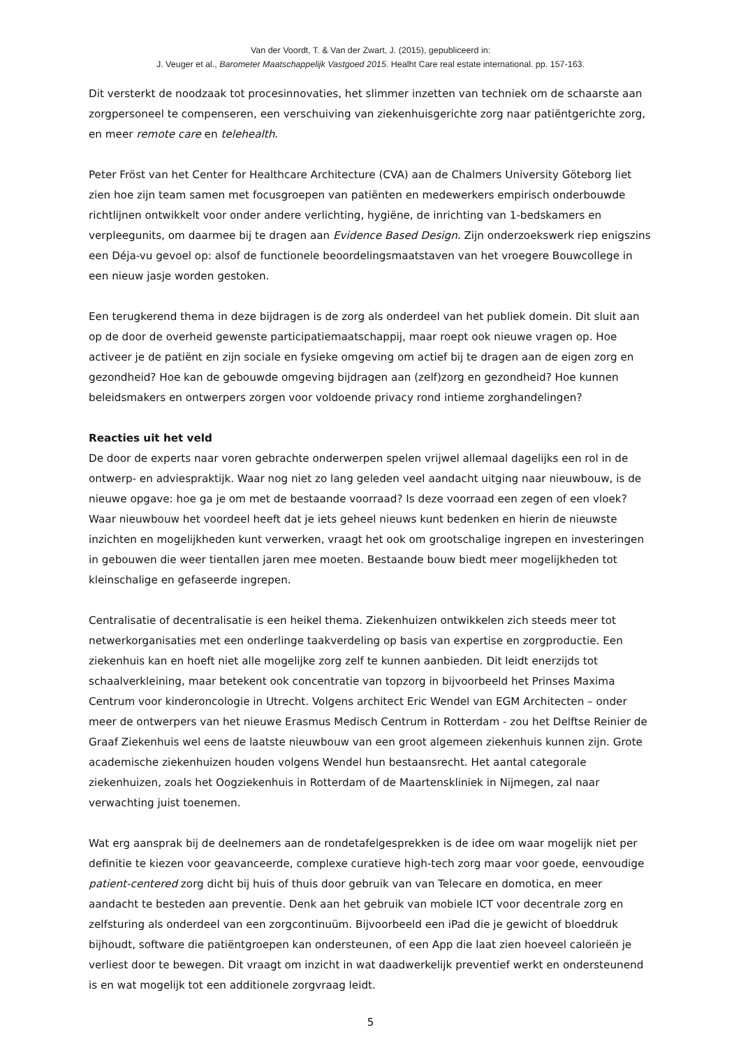Van der Voordt, T. & Van der Zwart, J. (2015), gepubliceerd in:
J. Veuger et al., Barometer Maatschappelijk Vastgoed 2015. Healht Care real estate international. pp. 157-163.
Dit versterkt de noodzaak tot procesinnovaties, het slimmer inzetten van techniek om de schaarste aan zorgpersoneel te compenseren, een verschuiving van ziekenhuisgerichte zorg naar patiëntgerichte zorg, en meer remote care en telehealth.
Peter Fröst van het Center for Healthcare Architecture (CVA) aan de Chalmers University Göteborg liet zien hoe zijn team samen met focusgroepen van patiënten en medewerkers empirisch onderbouwde richtlijnen ontwikkelt voor onder andere verlichting, hygiëne, de inrichting van 1-bedskamers en verpleegunits, om daarmee bij te dragen aan Evidence Based Design. Zijn onderzoekswerk riep enigszins een Déja-vu gevoel op: alsof de functionele beoordelingsmaatstaven van het vroegere Bouwcollege in een nieuw jasje worden gestoken.
Een terugkerend thema in deze bijdragen is de zorg als onderdeel van het publiek domein. Dit sluit aan op de door de overheid gewenste participatiemaatschappij, maar roept ook nieuwe vragen op. Hoe activeer je de patiënt en zijn sociale en fysieke omgeving om actief bij te dragen aan de eigen zorg en gezondheid? Hoe kan de gebouwde omgeving bijdragen aan (zelf)zorg en gezondheid? Hoe kunnen beleidsmakers en ontwerpers zorgen voor voldoende privacy rond intieme zorghandelingen?
Reacties uit het veld
De door de experts naar voren gebrachte onderwerpen spelen vrijwel allemaal dagelijks een rol in de ontwerp- en adviespraktijk. Waar nog niet zo lang geleden veel aandacht uitging naar nieuwbouw, is de nieuwe opgave: hoe ga je om met de bestaande voorraad? Is deze voorraad een zegen of een vloek? Waar nieuwbouw het voordeel heeft dat je iets geheel nieuws kunt bedenken en hierin de nieuwste inzichten en mogelijkheden kunt verwerken, vraagt het ook om grootschalige ingrepen en investeringen in gebouwen die weer tientallen jaren mee moeten. Bestaande bouw biedt meer mogelijkheden tot kleinschalige en gefaseerde ingrepen.
Centralisatie of decentralisatie is een heikel thema. Ziekenhuizen ontwikkelen zich steeds meer tot netwerkorganisaties met een onderlinge taakverdeling op basis van expertise en zorgproductie. Een ziekenhuis kan en hoeft niet alle mogelijke zorg zelf te kunnen aanbieden. Dit leidt enerzijds tot schaalverkleining, maar betekent ook concentratie van topzorg in bijvoorbeeld het Prinses Maxima Centrum voor kinderoncologie in Utrecht. Volgens architect Eric Wendel van EGM Architecten – onder meer de ontwerpers van het nieuwe Erasmus Medisch Centrum in Rotterdam - zou het Delftse Reinier de Graaf Ziekenhuis wel eens de laatste nieuwbouw van een groot algemeen ziekenhuis kunnen zijn. Grote academische ziekenhuizen houden volgens Wendel hun bestaansrecht. Het aantal categorale ziekenhuizen, zoals het Oogziekenhuis in Rotterdam of de Maartenskliniek in Nijmegen, zal naar verwachting juist toenemen.
Wat erg aansprak bij de deelnemers aan de rondetafelgesprekken is de idee om waar mogelijk niet per definitie te kiezen voor geavanceerde, complexe curatieve high-tech zorg maar voor goede, eenvoudige patient-centered zorg dicht bij huis of thuis door gebruik van van Telecare en domotica, en meer aandacht te besteden aan preventie. Denk aan het gebruik van mobiele ICT voor decentrale zorg en zelfsturing als onderdeel van een zorgcontinuüm. Bijvoorbeeld een iPad die je gewicht of bloeddruk bijhoudt, software die patiëntgroepen kan ondersteunen, of een App die laat zien hoeveel calorieën je verliest door te bewegen. Dit vraagt om inzicht in wat daadwerkelijk preventief werkt en ondersteunend is en wat mogelijk tot een additionele zorgvraag leidt.
5